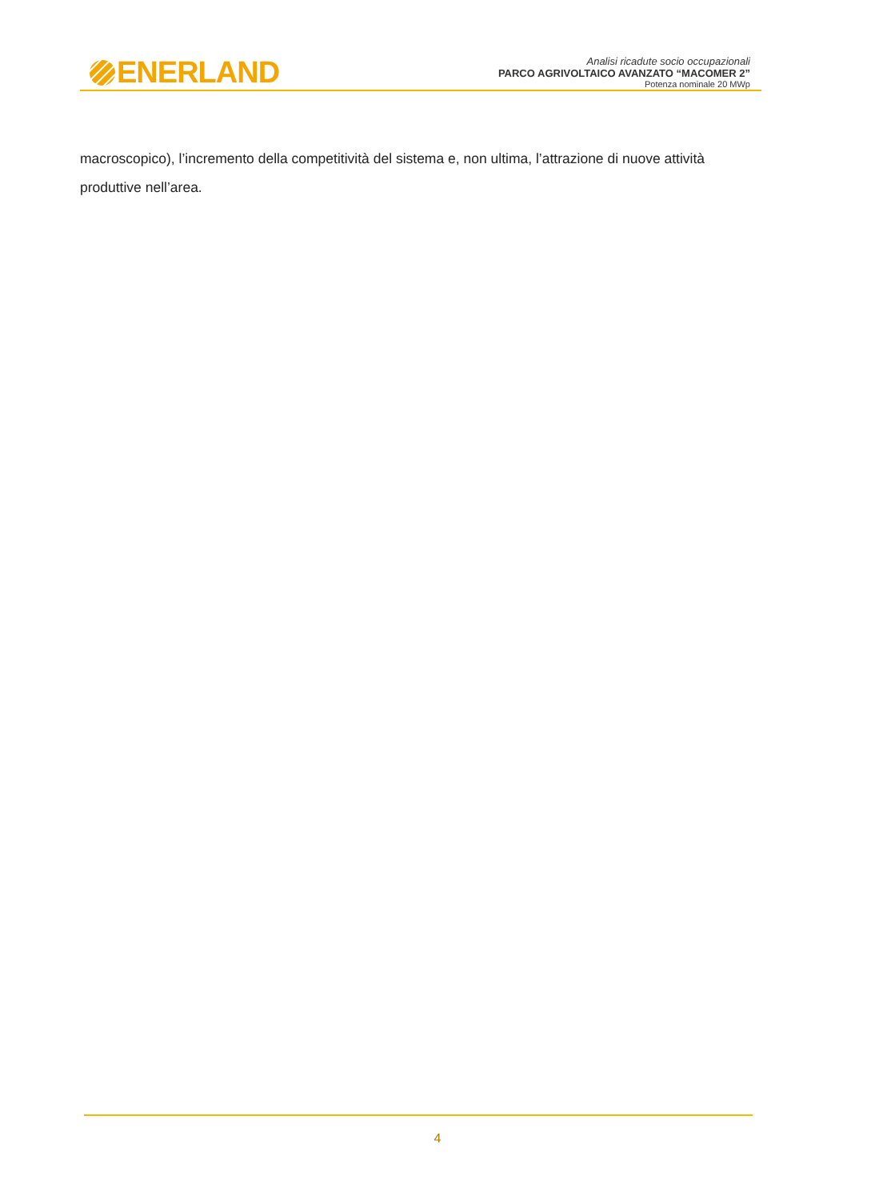ENERLAND
Analisi ricadute socio occupazionali
PARCO AGRIVOLTAICO AVANZATO “MACOMER 2”
Potenza nominale 20 MWp
macroscopico), l’incremento della competitività del sistema e, non ultima, l’attrazione di nuove attività produttive nell’area.
4